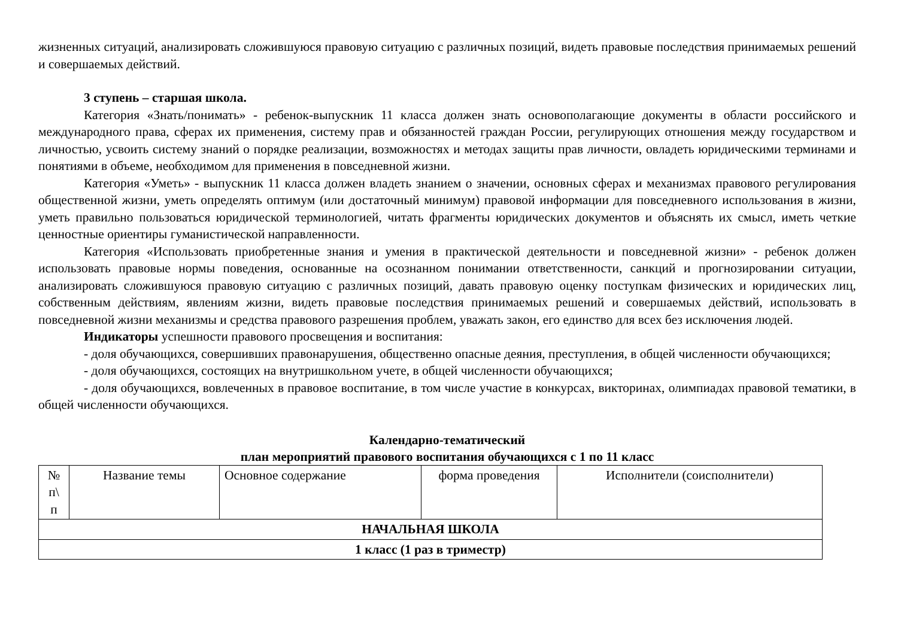жизненных ситуаций, анализировать сложившуюся правовую ситуацию с различных позиций, видеть правовые последствия принимаемых решений и совершаемых действий.
3 ступень – старшая школа.
Категория «Знать/понимать» - ребенок-выпускник 11 класса должен знать основополагающие документы в области российского и международного права, сферах их применения, систему прав и обязанностей граждан России, регулирующих отношения между государством и личностью, усвоить систему знаний о порядке реализации, возможностях и методах защиты прав личности, овладеть юридическими терминами и понятиями в объеме, необходимом для применения в повседневной жизни.
Категория «Уметь» - выпускник 11 класса должен владеть знанием о значении, основных сферах и механизмах правового регулирования общественной жизни, уметь определять оптимум (или достаточный минимум) правовой информации для повседневного использования в жизни, уметь правильно пользоваться юридической терминологией, читать фрагменты юридических документов и объяснять их смысл, иметь четкие ценностные ориентиры гуманистической направленности.
Категория «Использовать приобретенные знания и умения в практической деятельности и повседневной жизни» - ребенок должен использовать правовые нормы поведения, основанные на осознанном понимании ответственности, санкций и прогнозировании ситуации, анализировать сложившуюся правовую ситуацию с различных позиций, давать правовую оценку поступкам физических и юридических лиц, собственным действиям, явлениям жизни, видеть правовые последствия принимаемых решений и совершаемых действий, использовать в повседневной жизни механизмы и средства правового разрешения проблем, уважать закон, его единство для всех без исключения людей.
Индикаторы успешности правового просвещения и воспитания:
- доля обучающихся, совершивших правонарушения, общественно опасные деяния, преступления, в общей численности обучающихся;
- доля обучающихся, состоящих на внутришкольном учете, в общей численности обучающихся;
- доля обучающихся, вовлеченных в правовое воспитание, в том числе участие в конкурсах, викторинах, олимпиадах правовой тематики, в общей численности обучающихся.
Календарно-тематический
план мероприятий правового воспитания обучающихся с 1 по 11 класс
| № п\ п | Название темы | Основное содержание | форма проведения | Исполнители (соисполнители) |
| --- | --- | --- | --- | --- |
| НАЧАЛЬНАЯ ШКОЛА | | | | |
| 1 класс (1 раз в триместр) | | | | |